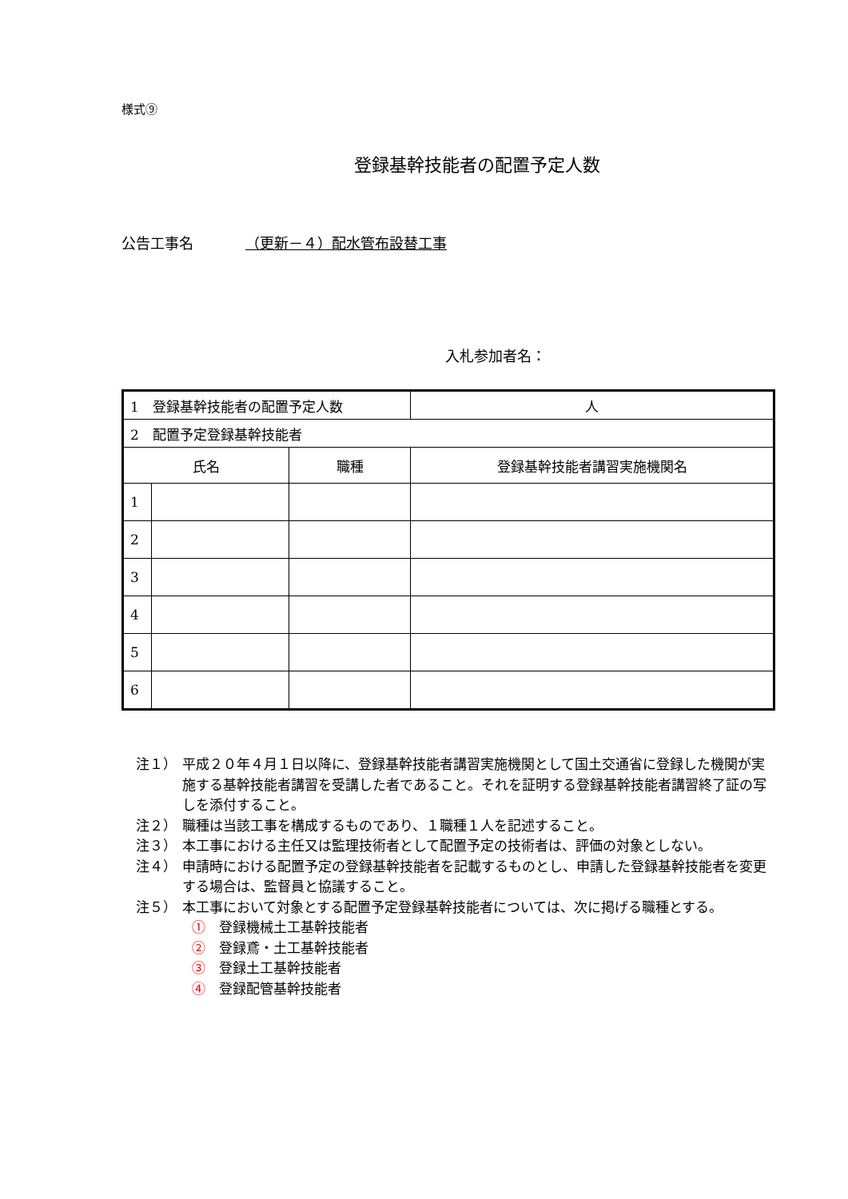様式⑨
登録基幹技能者の配置予定人数
公告工事名 （更新－４）配水管布設替工事
入札参加者名：
| 1 登録基幹技能者の配置予定人数 | | | 人 |
| 2 配置予定登録基幹技能者 | | | |
| 氏名 | | 職種 | 登録基幹技能者講習実施機関名 |
| 1 | | | |
| 2 | | | |
| 3 | | | |
| 4 | | | |
| 5 | | | |
| 6 | | | |
注１） 平成２０年４月１日以降に、登録基幹技能者講習実施機関として国土交通省に登録した機関が実施する基幹技能者講習を受講した者であること。それを証明する登録基幹技能者講習終了証の写しを添付すること。
注２） 職種は当該工事を構成するものであり、１職種１人を記述すること。
注３） 本工事における主任又は監理技術者として配置予定の技術者は、評価の対象としない。
注４） 申請時における配置予定の登録基幹技能者を記載するものとし、申請した登録基幹技能者を変更する場合は、監督員と協議すること。
注５） 本工事において対象とする配置予定登録基幹技能者については、次に掲げる職種とする。
①　登録機械土工基幹技能者
②　登録鳶・土工基幹技能者
③　登録土工基幹技能者
④　登録配管基幹技能者